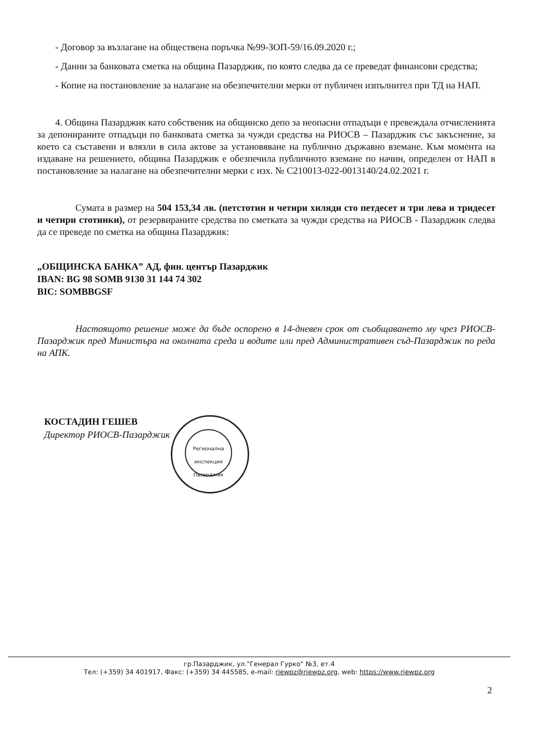- Договор за възлагане на обществена поръчка №99-ЗОП-59/16.09.2020 г.;
- Данни за банковата сметка на община Пазарджик, по която следва да се преведат финансови средства;
- Копие на постановление за налагане на обезпечителни мерки от публичен изпълнител при ТД на НАП.
4. Община Пазарджик като собственик на общинско депо за неопасни отпадъци е превеждала отчисленията за депонираните отпадъци по банковата сметка за чужди средства на РИОСВ – Пазарджик със закъснение, за което са съставени и влязли в сила актове за установяване на публично държавно вземане. Към момента на издаване на решението, община Пазарджик е обезпечила публичното вземане по начин, определен от НАП в постановление за налагане на обезпечителни мерки с изх. № С210013-022-0013140/24.02.2021 г.
Сумата в размер на 504 153,34 лв. (петстотин и четири хиляди сто петдесет и три лева и тридесет и четири стотинки), от резервираните средства по сметката за чужди средства на РИОСВ - Пазарджик следва да се преведе по сметка на община Пазарджик:
„ОБЩИНСКА БАНКА” АД, фин. център Пазарджик
IBAN: BG 98 SOMB 9130 31 144 74 302
BIC: SOMBBGSF
Настоящото решение може да бъде оспорено в 14-дневен срок от съобщаването му чрез РИОСВ-Пазарджик пред Министъра на околната среда и водите или пред Административен съд-Пазарджик по реда на АПК.
КОСТАДИН ГЕШЕВ
Директор РИОСВ-Пазарджик
Регионална инспекция Пазарджик
гр.Пазарджик, ул."Генерал Гурко" №3, ет.4
Тел: (+359) 34 401917, Факс: (+359) 34 445585, e-mail: riewpz@riewpz.org, web: https://www.riewpz.org
2